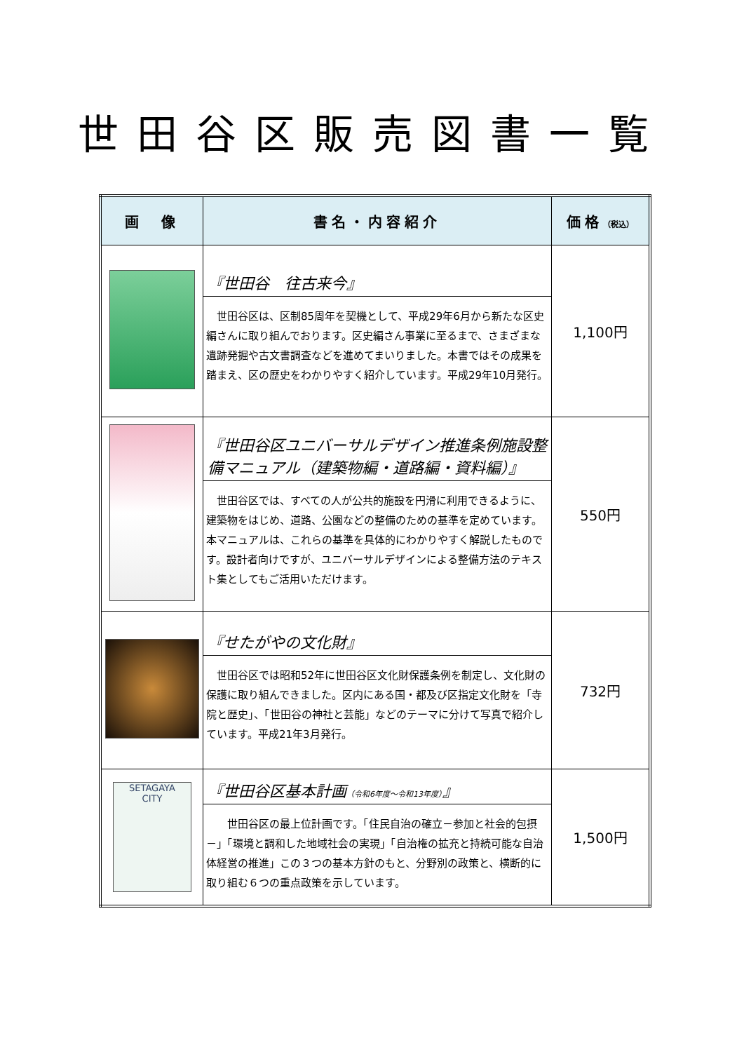世田谷区販売図書一覧
| 画 像 | 書名・内容紹介 | 価格 （税込） |
| --- | --- | --- |
| | 『世田谷 往古来今』 世田谷区は、区制85周年を契機として、平成29年6月から新たな区史編さんに取り組んでおります。区史編さん事業に至るまで、さまざまな遺跡発掘や古文書調査などを進めてまいりました。本書ではその成果を踏まえ、区の歴史をわかりやすく紹介しています。平成29年10月発行。 | 1,100円 |
| | 『世田谷区ユニバーサルデザイン推進条例施設整備マニュアル（建築物編・道路編・資料編）』 世田谷区では、すべての人が公共的施設を円滑に利用できるように、建築物をはじめ、道路、公園などの整備のための基準を定めています。本マニュアルは、これらの基準を具体的にわかりやすく解説したものです。設計者向けですが、ユニバーサルデザインによる整備方法のテキスト集としてもご活用いただけます。 | 550円 |
| | 『せたがやの文化財』 世田谷区では昭和52年に世田谷区文化財保護条例を制定し、文化財の保護に取り組んできました。区内にある国・都及び区指定文化財を「寺院と歴史」、「世田谷の神社と芸能」などのテーマに分けて写真で紹介しています。平成21年3月発行。 | 732円 |
| SETAGAYA CITY | 『世田谷区基本計画 （令和6年度～令和13年度） 』 世田谷区の最上位計画です。「住民自治の確立－参加と社会的包摂－」「環境と調和した地域社会の実現」「自治権の拡充と持続可能な自治体経営の推進」この３つの基本方針のもと、分野別の政策と、横断的に取り組む６つの重点政策を示しています。 | 1,500円 |